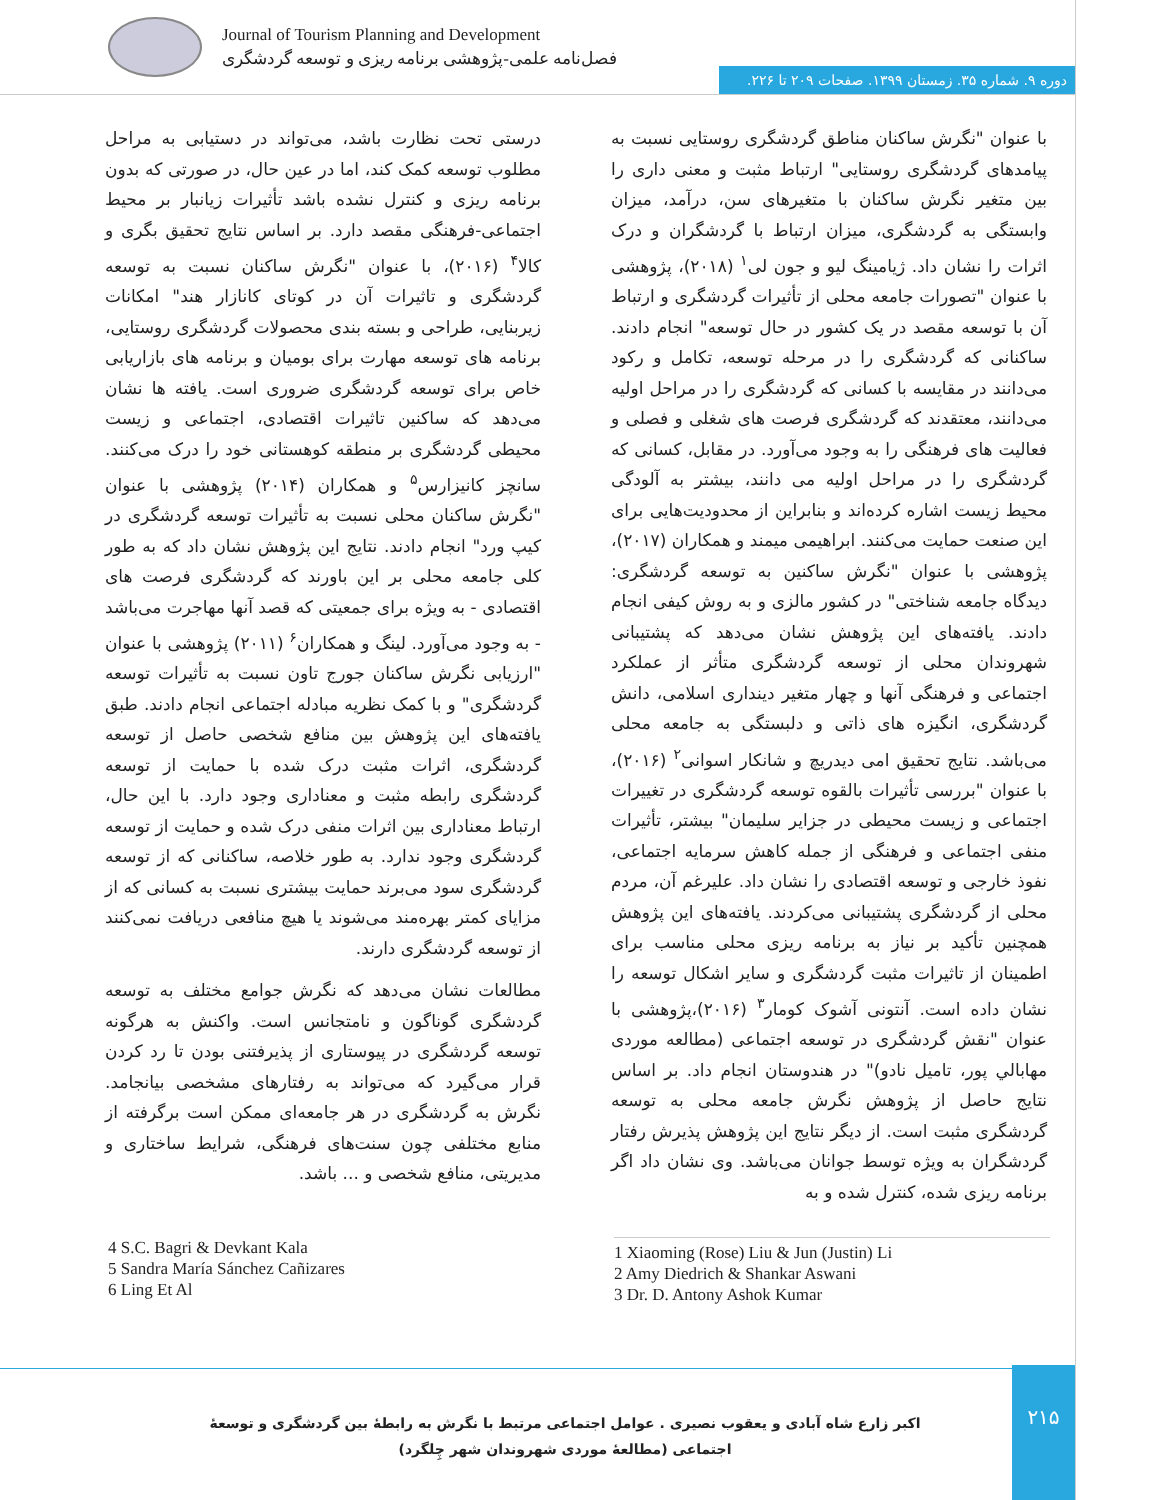Journal of Tourism Planning and Development
فصل‌نامه علمی-پژوهشی برنامه ریزی و توسعه گردشگری
دوره ۹. شماره ۳۵. زمستان ۱۳۹۹. صفحات ۲۰۹ تا ۲۲۶.
با عنوان "نگرش ساکنان مناطق گردشگری روستایی نسبت به پیامدهای گردشگری روستایی" ارتباط مثبت و معنی داری را بین متغیر نگرش ساکنان با متغیرهای سن، درآمد، میزان وابستگی به گردشگری، میزان ارتباط با گردشگران و درک اثرات را نشان داد. ژیامینگ لیو و جون لی<sup>۱</sup> (۲۰۱۸)، پژوهشی با عنوان "تصورات جامعه محلی از تأثیرات گردشگری و ارتباط آن با توسعه مقصد در یک کشور در حال توسعه" انجام دادند. ساکنانی که گردشگری را در مرحله توسعه، تکامل و رکود می‌دانند در مقایسه با کسانی که گردشگری را در مراحل اولیه می‌دانند، معتقدند که گردشگری فرصت های شغلی و فصلی و فعالیت های فرهنگی را به وجود می‌آورد. در مقابل، کسانی که گردشگری را در مراحل اولیه می دانند، بیشتر به آلودگی محیط زیست اشاره کرده‌اند و بنابراین از محدودیت‌هایی برای این صنعت حمایت می‌کنند. ابراهیمی میمند و همکاران (۲۰۱۷)، پژوهشی با عنوان "نگرش ساکنین به توسعه گردشگری: دیدگاه جامعه شناختی" در کشور مالزی و به روش کیفی انجام دادند. یافته‌های این پژوهش نشان می‌دهد که پشتیبانی شهروندان محلی از توسعه گردشگری متأثر از عملکرد اجتماعی و فرهنگی آنها و چهار متغیر دینداری اسلامی، دانش گردشگری، انگیزه های ذاتی و دلبستگی به جامعه محلی می‌باشد. نتایج تحقیق امی دیدریچ و شانکار اسوانی<sup>۲</sup> (۲۰۱۶)، با عنوان "بررسی تأثیرات بالقوه توسعه گردشگری در تغییرات اجتماعی و زیست محیطی در جزایر سلیمان" بیشتر، تأثیرات منفی اجتماعی و فرهنگی از جمله کاهش سرمایه اجتماعی، نفوذ خارجی و توسعه اقتصادی را نشان داد. علیرغم آن، مردم محلی از گردشگری پشتیبانی می‌کردند. یافته‌های این پژوهش همچنین تأکید بر نیاز به برنامه ریزی محلی مناسب برای اطمینان از تاثیرات مثبت گردشگری و سایر اشکال توسعه را نشان داده است. آنتونی آشوک کومار<sup>۳</sup> (۲۰۱۶)،پژوهشی با عنوان "نقش گردشگری در توسعه اجتماعی (مطالعه موردی مهابالي پور، تاميل نادو)" در هندوستان انجام داد. بر اساس نتایج حاصل از پژوهش نگرش جامعه محلی به توسعه گردشگری مثبت است. از دیگر نتایج این پژوهش پذیرش رفتار گردشگران به ویژه توسط جوانان می‌باشد. وی نشان داد اگر برنامه ریزی شده، کنترل شده و به
درستی تحت نظارت باشد، می‌تواند در دستیابی به مراحل مطلوب توسعه کمک کند، اما در عین حال، در صورتی که بدون برنامه ریزی و کنترل نشده باشد تأثیرات زیانبار بر محیط اجتماعی-فرهنگی مقصد دارد. بر اساس نتایج تحقیق بگری و کالا<sup>۴</sup> (۲۰۱۶)، با عنوان "نگرش ساکنان نسبت به توسعه گردشگری و تاثیرات آن در کوتای کانازار هند" امکانات زیربنایی، طراحی و بسته بندی محصولات گردشگری روستایی، برنامه های توسعه مهارت برای بومیان و برنامه های بازاریابی خاص برای توسعه گردشگری ضروری است. یافته ها نشان می‌دهد که ساکنین تاثیرات اقتصادی، اجتماعی و زیست محیطی گردشگری بر منطقه کوهستانی خود را درک می‌کنند. سانچز کانیزارس<sup>۵</sup> و همکاران (۲۰۱۴) پژوهشی با عنوان "نگرش ساکنان محلی نسبت به تأثیرات توسعه گردشگری در کیپ ورد" انجام دادند. نتایج این پژوهش نشان داد که به طور کلی جامعه محلی بر این باورند که گردشگری فرصت های اقتصادی - به ویژه برای جمعیتی که قصد آنها مهاجرت می‌باشد - به وجود می‌آورد. لینگ و همکاران<sup>۶</sup> (۲۰۱۱) پژوهشی با عنوان "ارزیابی نگرش ساکنان جورج تاون نسبت به تأثیرات توسعه گردشگری" و با کمک نظریه مبادله اجتماعی انجام دادند. طبق یافته‌های این پژوهش بین منافع شخصی حاصل از توسعه گردشگری، اثرات مثبت درک شده با حمایت از توسعه گردشگری رابطه مثبت و معناداری وجود دارد. با این حال، ارتباط معناداری بین اثرات منفی درک شده و حمایت از توسعه گردشگری وجود ندارد. به طور خلاصه، ساکنانی که از توسعه گردشگری سود می‌برند حمایت بیشتری نسبت به کسانی که از مزایای کمتر بهره‌مند می‌شوند یا هیچ منافعی دریافت نمی‌کنند از توسعه گردشگری دارند.
مطالعات نشان می‌دهد که نگرش جوامع مختلف به توسعه گردشگری گوناگون و نامتجانس است. واکنش به هرگونه توسعه گردشگری در پیوستاری از پذیرفتنی بودن تا رد کردن قرار می‌گیرد که می‌تواند به رفتارهای مشخصی بیانجامد. نگرش به گردشگری در هر جامعه‌ای ممکن است برگرفته از منابع مختلفی چون سنت‌های فرهنگی، شرایط ساختاری و مدیریتی، منافع شخصی و ... باشد.
4 S.C. Bagri & Devkant Kala
5 Sandra María Sánchez Cañizares
6 Ling Et Al
1 Xiaoming (Rose) Liu & Jun (Justin) Li
2 Amy Diedrich & Shankar Aswani
3 Dr. D. Antony Ashok Kumar
۲۱۵
اکبر زارع شاه آبادی و یعقوب نصیری . عوامل اجتماعی مرتبط با نگرش به رابطۀ بین گردشگری و توسعۀ اجتماعی (مطالعۀ موردی شهروندان شهر چِلگرد)